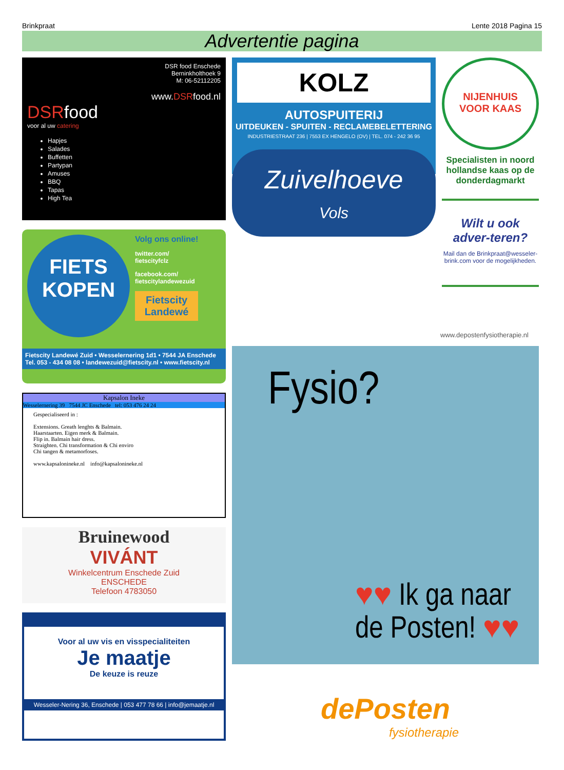Brinkpraat Lente 2018 Pagina 15
Advertentie pagina
DSR food Enschede
Berninkholthoek 9
M: 06-52112205
www.DSRfood.nl
DSRfood
voor al uw catering
Hapjes
Salades
Buffetten
Partypan
Amuses
BBQ
Tapas
High Tea
FIETS
KOPEN
Volg ons online!
twitter.com/
fietscityfclz
facebook.com/
fietscitylandewezuid
Fietscity
Landewé
Fietscity Landewé Zuid • Wesselernering 1d1 • 7544 JA Enschede
Tel. 053 - 434 08 08 • landewezuid@fietscity.nl • www.fietscity.nl
Kapsalon Ineke
Wesselernering 39 7544 JC Enschede tel: 053 476 24 24
Gespecialiseerd in :
Extensions. Greath lenghts & Balmain.
Haarstaarten. Eigen merk & Balmain.
Flip in. Balmain hair dress.
Straighten. Chi transformation & Chi enviro
Chi tangen & metamorfoses.
www.kapsalonineke.nl info@kapsalonineke.nl
Bruinewood
VIVÁNT
Winkelcentrum Enschede Zuid
ENSCHEDE
Telefoon 4783050
Voor al uw vis en visspecialiteiten
Je maatje
De keuze is reuze
Wesseler-Nering 36, Enschede | 053 477 78 66 | info@jemaatje.nl
KOLZ
AUTOSPUITERIJ
UITDEUKEN - SPUITEN - RECLAMEBELETTERING
INDUSTRIESTRAAT 236 | 7553 EX HENGELO (OV) | TEL. 074 - 242 36 95
NIJENHUIS
VOOR KAAS
Specialisten in noord hollandse kaas op de donderdagmarkt
Wilt u ook adver-teren?
Mail dan de Brinkpraat@wesseler-brink.com voor de mogelijkheden.
Zuivelhoeve
Vols
www.depostenfysiotherapie.nl
Fysio?
♥♥ Ik ga naar
de Posten! ♥♥
dePosten
fysiotherapie